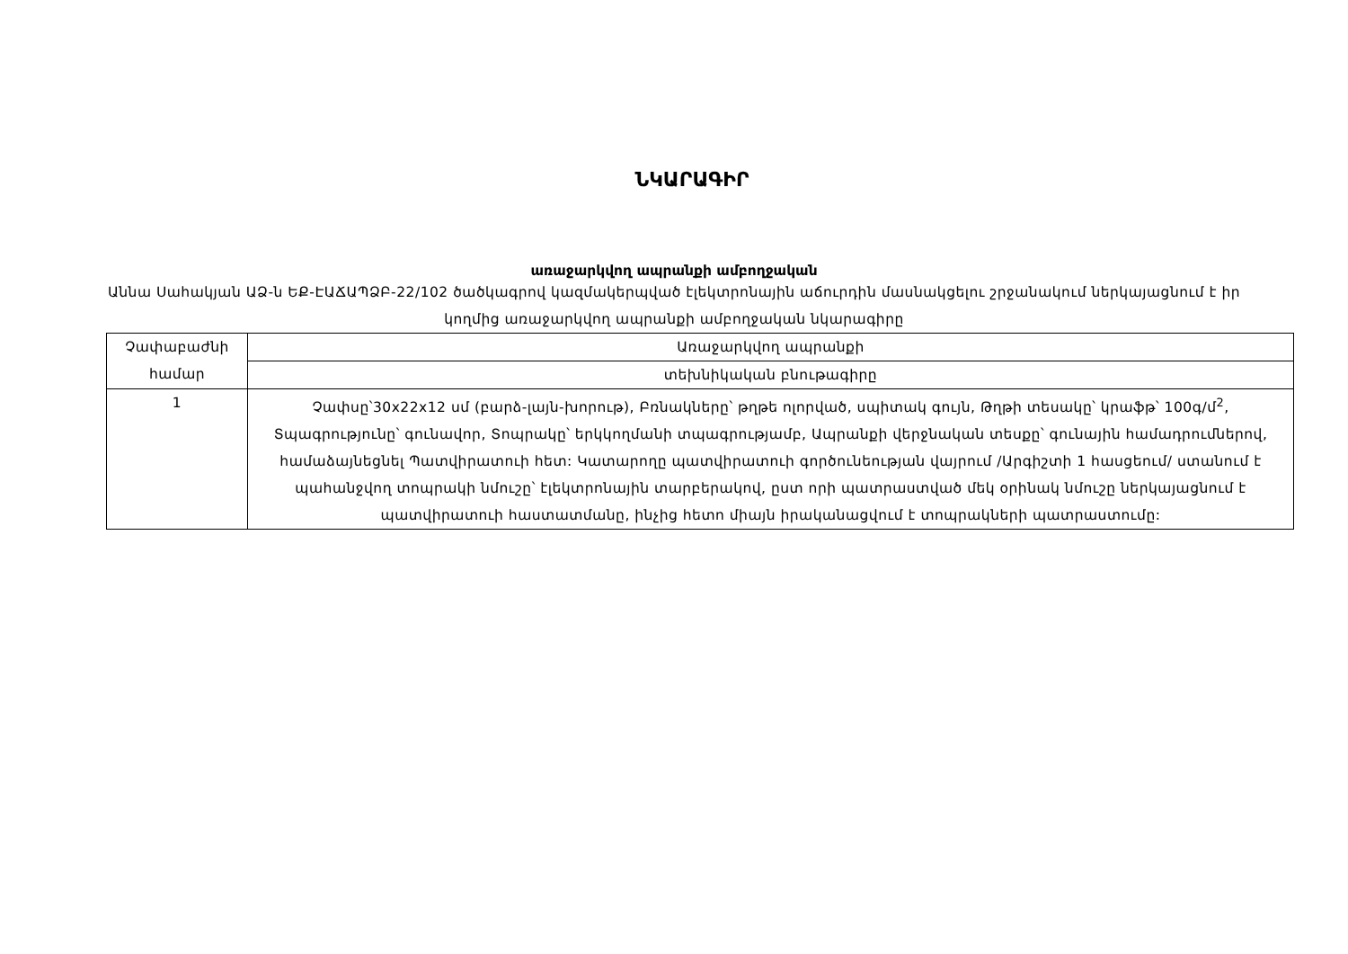ՆԿԱՐԱԳԻՐ
առաջարկվող ապրանքի ամբողջական
Աննա Սահակյան ԱՁ-ն ԵՔ-ԷԱՃԱՊՁԲ-22/102 ծածկագրով կազմակերպված էլեկտրոնային աճուրդին մասնակցելու շրջանակում ներկայացնում է իր կողմից առաջարկվող ապրանքի ամբողջական նկարագիրը
| Չափաբաժնի համար | Առաջարկվող ապրանքի |
| | տեխնիկական բնութագիրը |
| 1 | Չափսը՝30x22x12 սմ (բարձ-լայն-խորութ), Բռնակները՝ թղթե ոլորված, սպիտակ գույն, Թղթի տեսակը՝ կրաֆթ՝ 100գ/մ<sup>2</sup>, Տպագրությունը՝ գունավոր, Տոպրակը՝ երկկողմանի տպագրությամբ, Ապրանքի վերջնական տեսքը՝ գունային համադրումներով, համաձայնեցնել Պատվիրատուի հետ: Կատարողը պատվիրատուի գործունեության վայրում /Արգիշտի 1 հասցեում/ ստանում է պահանջվող տոպրակի նմուշը՝ էլեկտրոնային տարբերակով, ըստ որի պատրաստված մեկ օրինակ նմուշը ներկայացնում է պատվիրատուի հաստատմանը, ինչից հետո միայն իրականացվում է տոպրակների պատրաստումը: |